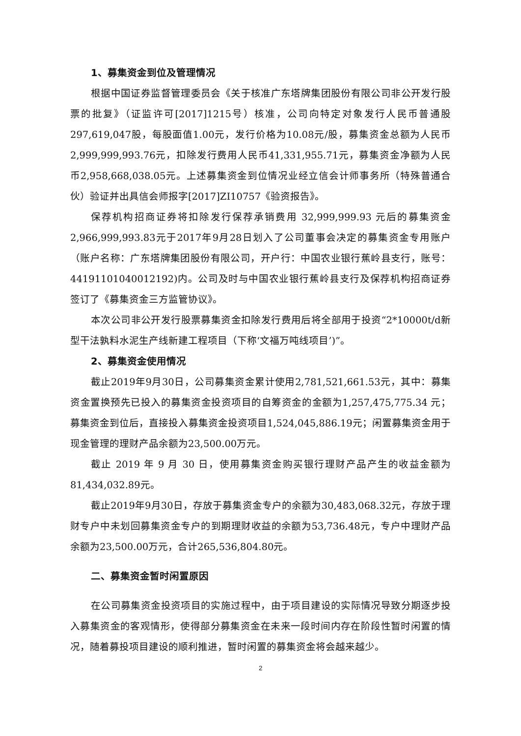1、募集资金到位及管理情况
根据中国证券监督管理委员会《关于核准广东塔牌集团股份有限公司非公开发行股票的批复》（证监许可[2017]1215号）核准，公司向特定对象发行人民币普通股297,619,047股，每股面值1.00元，发行价格为10.08元/股，募集资金总额为人民币2,999,999,993.76元，扣除发行费用人民币41,331,955.71元，募集资金净额为人民币2,958,668,038.05元。上述募集资金到位情况业经立信会计师事务所（特殊普通合伙）验证并出具信会师报字[2017]ZI10757《验资报告》。
保荐机构招商证券将扣除发行保荐承销费用 32,999,999.93 元后的募集资金2,966,999,993.83元于2017年9月28日划入了公司董事会决定的募集资金专用账户（账户名称：广东塔牌集团股份有限公司，开户行：中国农业银行蕉岭县支行，账号：44191101040012192)内。公司及时与中国农业银行蕉岭县支行及保荐机构招商证券签订了《募集资金三方监管协议》。
本次公司非公开发行股票募集资金扣除发行费用后将全部用于投资“2*10000t/d新型干法孰料水泥生产线新建工程项目（下称‘文福万吨线项目’)”。
2、募集资金使用情况
截止2019年9月30日，公司募集资金累计使用2,781,521,661.53元，其中：募集资金置换预先已投入的募集资金投资项目的自筹资金的金额为1,257,475,775.34 元；募集资金到位后，直接投入募集资金投资项目1,524,045,886.19元；闲置募集资金用于现金管理的理财产品余额为23,500.00万元。
截止 2019 年 9 月 30 日，使用募集资金购买银行理财产品产生的收益金额为81,434,032.89元。
截止2019年9月30日，存放于募集资金专户的余额为30,483,068.32元，存放于理财专户中未划回募集资金专户的到期理财收益的余额为53,736.48元，专户中理财产品余额为23,500.00万元，合计265,536,804.80元。
二、募集资金暂时闲置原因
在公司募集资金投资项目的实施过程中，由于项目建设的实际情况导致分期逐步投入募集资金的客观情形，使得部分募集资金在未来一段时间内存在阶段性暂时闲置的情况，随着募投项目建设的顺利推进，暂时闲置的募集资金将会越来越少。
2